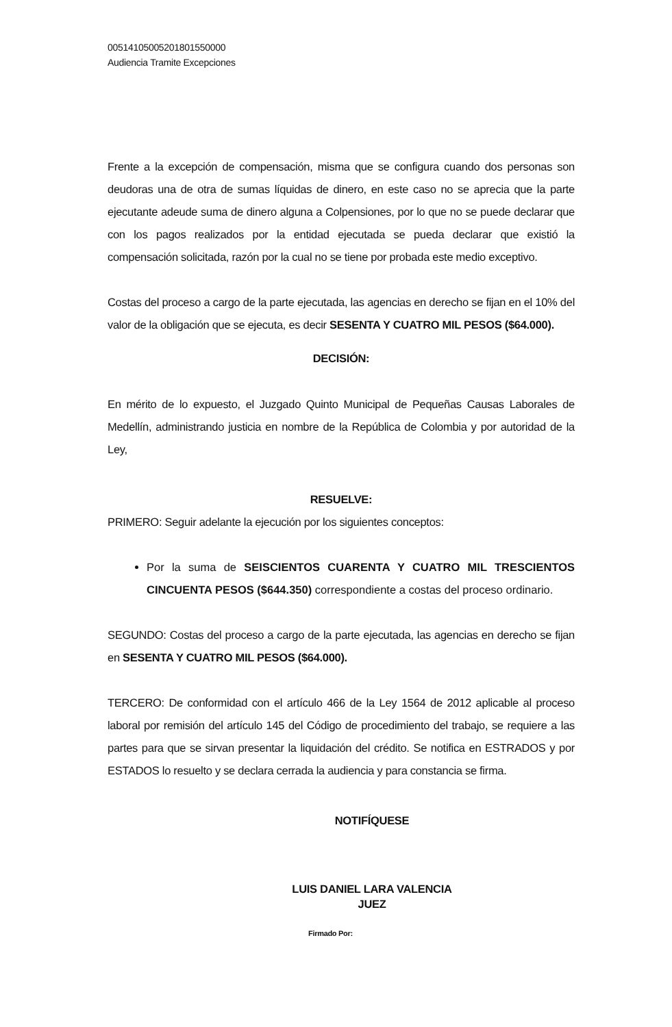00514105005201801550000
Audiencia Tramite Excepciones
Frente a la excepción de compensación, misma que se configura cuando dos personas son deudoras una de otra de sumas líquidas de dinero, en este caso no se aprecia que la parte ejecutante adeude suma de dinero alguna a Colpensiones, por lo que no se puede declarar que con los pagos realizados por la entidad ejecutada se pueda declarar que existió la compensación solicitada, razón por la cual no se tiene por probada este medio exceptivo.
Costas del proceso a cargo de la parte ejecutada, las agencias en derecho se fijan en el 10% del valor de la obligación que se ejecuta, es decir SESENTA Y CUATRO MIL PESOS ($64.000).
DECISIÓN:
En mérito de lo expuesto, el Juzgado Quinto Municipal de Pequeñas Causas Laborales de Medellín, administrando justicia en nombre de la República de Colombia y por autoridad de la Ley,
RESUELVE:
PRIMERO: Seguir adelante la ejecución por los siguientes conceptos:
Por la suma de SEISCIENTOS CUARENTA Y CUATRO MIL TRESCIENTOS CINCUENTA PESOS ($644.350) correspondiente a costas del proceso ordinario.
SEGUNDO: Costas del proceso a cargo de la parte ejecutada, las agencias en derecho se fijan en SESENTA Y CUATRO MIL PESOS ($64.000).
TERCERO: De conformidad con el artículo 466 de la Ley 1564 de 2012 aplicable al proceso laboral por remisión del artículo 145 del Código de procedimiento del trabajo, se requiere a las partes para que se sirvan presentar la liquidación del crédito. Se notifica en ESTRADOS y por ESTADOS lo resuelto y se declara cerrada la audiencia y para constancia se firma.
NOTIFÍQUESE
LUIS DANIEL LARA VALENCIA
JUEZ
Firmado Por: